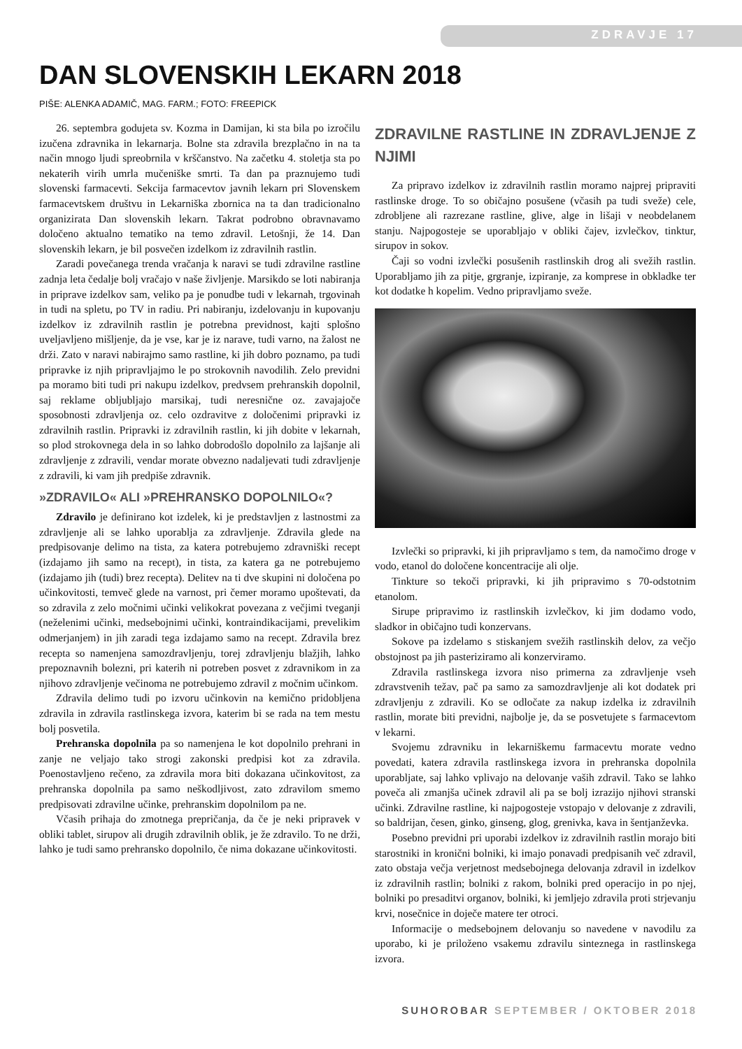ZDRAVJE 17
DAN SLOVENSKIH LEKARN 2018
PIŠE: ALENKA ADAMIČ, MAG. FARM.; FOTO: FREEPICK
26. septembra godujeta sv. Kozma in Damijan, ki sta bila po izročilu izučena zdravnika in lekarnarja. Bolne sta zdravila brezplačno in na ta način mnogo ljudi spreobrnila v krščanstvo. Na začetku 4. stoletja sta po nekaterih virih umrla mučeniške smrti. Ta dan pa praznujemo tudi slovenski farmacevti. Sekcija farmacevtov javnih lekarn pri Slovenskem farmacevtskem društvu in Lekarniška zbornica na ta dan tradicionalno organizirata Dan slovenskih lekarn. Takrat podrobno obravnavamo določeno aktualno tematiko na temo zdravil. Letošnji, že 14. Dan slovenskih lekarn, je bil posvečen izdelkom iz zdravilnih rastlin.
Zaradi povečanega trenda vračanja k naravi se tudi zdravilne rastline zadnja leta čedalje bolj vračajo v naše življenje. Marsikdo se loti nabiranja in priprave izdelkov sam, veliko pa je ponudbe tudi v lekarnah, trgovinah in tudi na spletu, po TV in radiu. Pri nabiranju, izdelovanju in kupovanju izdelkov iz zdravilnih rastlin je potrebna previdnost, kajti splošno uveljavljeno mišljenje, da je vse, kar je iz narave, tudi varno, na žalost ne drži. Zato v naravi nabirajmo samo rastline, ki jih dobro poznamo, pa tudi pripravke iz njih pripravljajmo le po strokovnih navodilih. Zelo previdni pa moramo biti tudi pri nakupu izdelkov, predvsem prehranskih dopolnil, saj reklame obljubljajo marsikaj, tudi neresnične oz. zavajajoče sposobnosti zdravljenja oz. celo ozdravitve z določenimi pripravki iz zdravilnih rastlin. Pripravki iz zdravilnih rastlin, ki jih dobite v lekarnah, so plod strokovnega dela in so lahko dobrodošlo dopolnilo za lajšanje ali zdravljenje z zdravili, vendar morate obvezno nadaljevati tudi zdravljenje z zdravili, ki vam jih predpiše zdravnik.
»ZDRAVILO« ALI »PREHRANSKO DOPOLNILO«?
Zdravilo je definirano kot izdelek, ki je predstavljen z lastnostmi za zdravljenje ali se lahko uporablja za zdravljenje. Zdravila glede na predpisovanje delimo na tista, za katera potrebujemo zdravniški recept (izdajamo jih samo na recept), in tista, za katera ga ne potrebujemo (izdajamo jih (tudi) brez recepta). Delitev na ti dve skupini ni določena po učinkovitosti, temveč glede na varnost, pri čemer moramo upoštevati, da so zdravila z zelo močnimi učinki velikokrat povezana z večjimi tveganji (neželenimi učinki, medsebojnimi učinki, kontraindikacijami, prevelikim odmerjanjem) in jih zaradi tega izdajamo samo na recept. Zdravila brez recepta so namenjena samozdravljenju, torej zdravljenju blažjih, lahko prepoznavnih bolezni, pri katerih ni potreben posvet z zdravnikom in za njihovo zdravljenje večinoma ne potrebujemo zdravil z močnim učinkom.
Zdravila delimo tudi po izvoru učinkovin na kemično pridobljena zdravila in zdravila rastlinskega izvora, katerim bi se rada na tem mestu bolj posvetila.
Prehranska dopolnila pa so namenjena le kot dopolnilo prehrani in zanje ne veljajo tako strogi zakonski predpisi kot za zdravila. Poenostavljeno rečeno, za zdravila mora biti dokazana učinkovitost, za prehranska dopolnila pa samo neškodljivost, zato zdravilom smemo predpisovati zdravilne učinke, prehranskim dopolnilom pa ne.
Včasih prihaja do zmotnega prepričanja, da če je neki pripravek v obliki tablet, sirupov ali drugih zdravilnih oblik, je že zdravilo. To ne drži, lahko je tudi samo prehransko dopolnilo, če nima dokazane učinkovitosti.
ZDRAVILNE RASTLINE IN ZDRAVLJENJE Z NJIMI
Za pripravo izdelkov iz zdravilnih rastlin moramo najprej pripraviti rastlinske droge. To so običajno posušene (včasih pa tudi sveže) cele, zdrobljene ali razrezane rastline, glive, alge in lišaji v neobdelanem stanju. Najpogosteje se uporabljajo v obliki čajev, izvlečkov, tinktur, sirupov in sokov.
Čaji so vodni izvlečki posušenih rastlinskih drog ali svežih rastlin. Uporabljamo jih za pitje, grgranje, izpiranje, za komprese in obkladke ter kot dodatke h kopelim. Vedno pripravljamo sveže.
Izvlečki so pripravki, ki jih pripravljamo s tem, da namočimo droge v vodo, etanol do določene koncentracije ali olje.
Tinkture so tekoči pripravki, ki jih pripravimo s 70-odstotnim etanolom.
Sirupe pripravimo iz rastlinskih izvlečkov, ki jim dodamo vodo, sladkor in običajno tudi konzervans.
Sokove pa izdelamo s stiskanjem svežih rastlinskih delov, za večjo obstojnost pa jih pasteriziramo ali konzerviramo.
Zdravila rastlinskega izvora niso primerna za zdravljenje vseh zdravstvenih težav, pač pa samo za samozdravljenje ali kot dodatek pri zdravljenju z zdravili. Ko se odločate za nakup izdelka iz zdravilnih rastlin, morate biti previdni, najbolje je, da se posvetujete s farmacevtom v lekarni.
Svojemu zdravniku in lekarniškemu farmacevtu morate vedno povedati, katera zdravila rastlinskega izvora in prehranska dopolnila uporabljate, saj lahko vplivajo na delovanje vaših zdravil. Tako se lahko poveča ali zmanjša učinek zdravil ali pa se bolj izrazijo njihovi stranski učinki. Zdravilne rastline, ki najpogosteje vstopajo v delovanje z zdravili, so baldrijan, česen, ginko, ginseng, glog, grenivka, kava in šentjanževka.
Posebno previdni pri uporabi izdelkov iz zdravilnih rastlin morajo biti starostniki in kronični bolniki, ki imajo ponavadi predpisanih več zdravil, zato obstaja večja verjetnost medsebojnega delovanja zdravil in izdelkov iz zdravilnih rastlin; bolniki z rakom, bolniki pred operacijo in po njej, bolniki po presaditvi organov, bolniki, ki jemljejo zdravila proti strjevanju krvi, nosečnice in doječe matere ter otroci.
Informacije o medsebojnem delovanju so navedene v navodilu za uporabo, ki je priloženo vsakemu zdravilu sinteznega in rastlinskega izvora.
SUHOROBAR SEPTEMBER / OKTOBER 2018